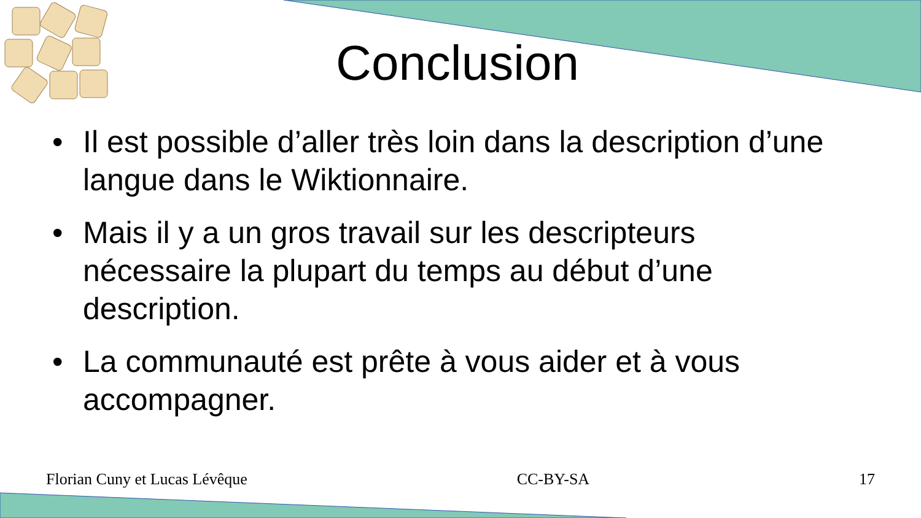Conclusion
• Il est possible d’aller très loin dans la description d’une langue dans le Wiktionnaire.
• Mais il y a un gros travail sur les descripteurs nécessaire la plupart du temps au début d’une description.
• La communauté est prête à vous aider et à vous accompagner.
Florian Cuny et Lucas Lévêque CC-BY-SA 17